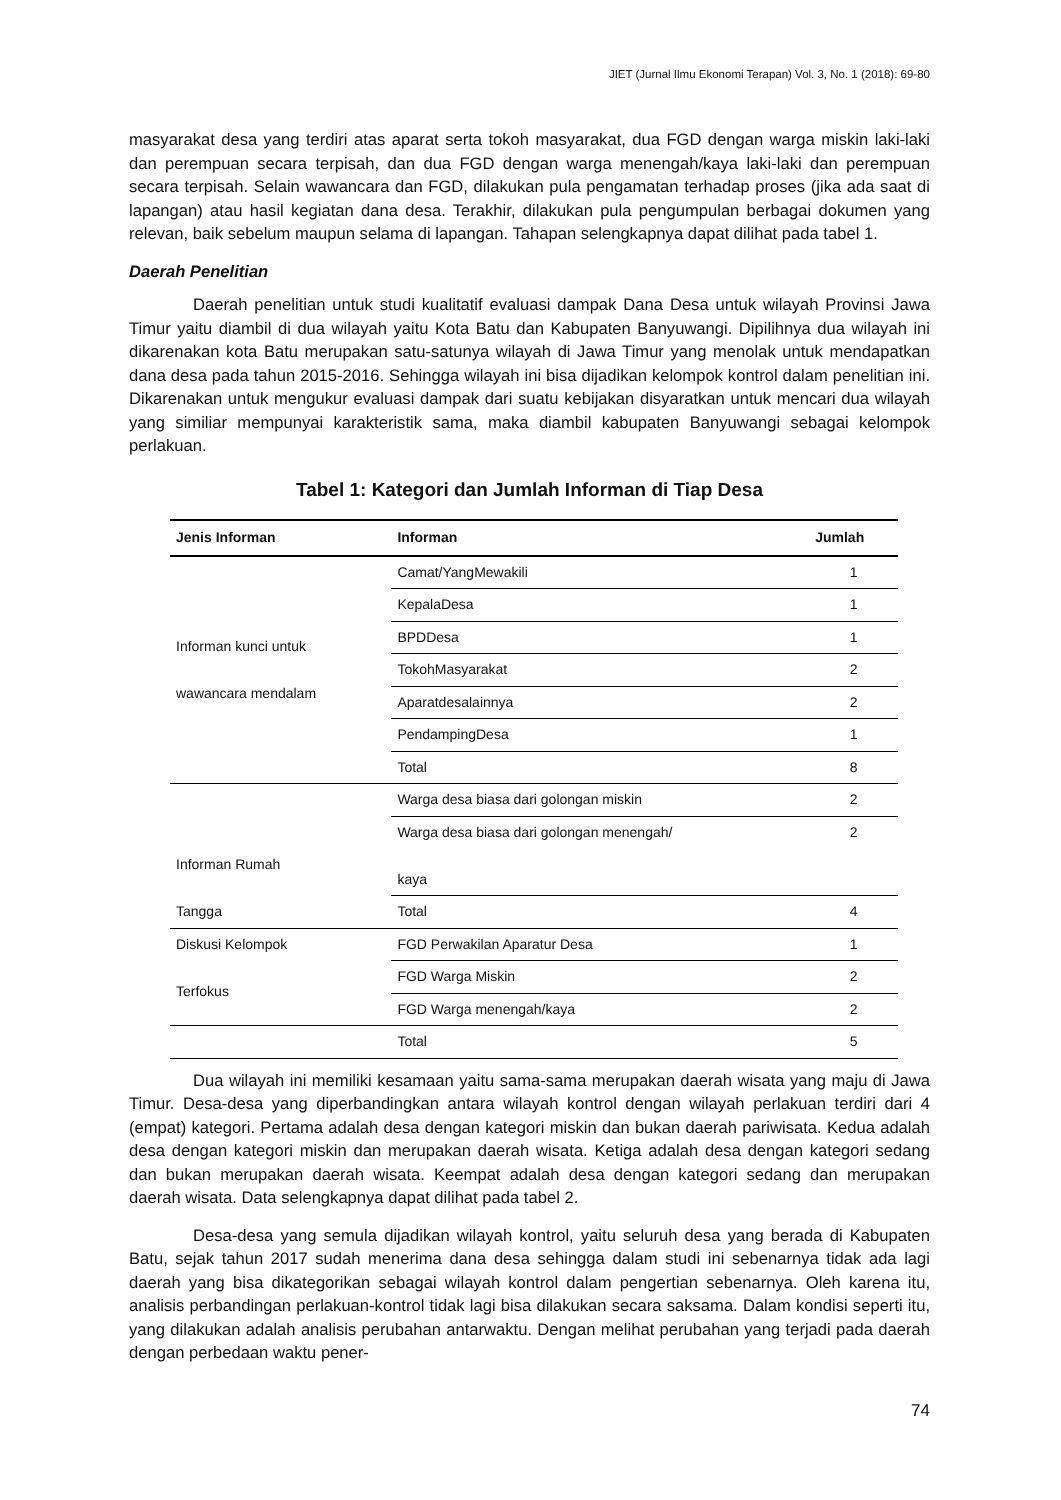JIET (Jurnal Ilmu Ekonomi Terapan) Vol. 3, No. 1 (2018): 69-80
masyarakat desa yang terdiri atas aparat serta tokoh masyarakat, dua FGD dengan warga miskin laki-laki dan perempuan secara terpisah, dan dua FGD dengan warga menengah/kaya laki-laki dan perempuan secara terpisah. Selain wawancara dan FGD, dilakukan pula pengamatan terhadap proses (jika ada saat di lapangan) atau hasil kegiatan dana desa. Terakhir, dilakukan pula pengumpulan berbagai dokumen yang relevan, baik sebelum maupun selama di lapangan. Tahapan selengkapnya dapat dilihat pada tabel 1.
Daerah Penelitian
Daerah penelitian untuk studi kualitatif evaluasi dampak Dana Desa untuk wilayah Provinsi Jawa Timur yaitu diambil di dua wilayah yaitu Kota Batu dan Kabupaten Banyuwangi. Dipilihnya dua wilayah ini dikarenakan kota Batu merupakan satu-satunya wilayah di Jawa Timur yang menolak untuk mendapatkan dana desa pada tahun 2015-2016. Sehingga wilayah ini bisa dijadikan kelompok kontrol dalam penelitian ini. Dikarenakan untuk mengukur evaluasi dampak dari suatu kebijakan disyaratkan untuk mencari dua wilayah yang similiar mempunyai karakteristik sama, maka diambil kabupaten Banyuwangi sebagai kelompok perlakuan.
Tabel 1: Kategori dan Jumlah Informan di Tiap Desa
| Jenis Informan | Informan | Jumlah |
| --- | --- | --- |
| Informan kunci untuk wawancara mendalam | Camat/YangMewakili | 1 |
| | KepalaDesa | 1 |
| | BPDDesa | 1 |
| | TokohMasyarakat | 2 |
| | Aparatdesalainnya | 2 |
| | PendampingDesa | 1 |
| | Total | 8 |
| Informan Rumah Tangga | Warga desa biasa dari golongan miskin | 2 |
| | Warga desa biasa dari golongan menengah/ kaya | 2 |
| | Total | 4 |
| Diskusi Kelompok Terfokus | FGD Perwakilan Aparatur Desa | 1 |
| | FGD Warga Miskin | 2 |
| | FGD Warga menengah/kaya | 2 |
| | Total | 5 |
Dua wilayah ini memiliki kesamaan yaitu sama-sama merupakan daerah wisata yang maju di Jawa Timur. Desa-desa yang diperbandingkan antara wilayah kontrol dengan wilayah perlakuan terdiri dari 4 (empat) kategori. Pertama adalah desa dengan kategori miskin dan bukan daerah pariwisata. Kedua adalah desa dengan kategori miskin dan merupakan daerah wisata. Ketiga adalah desa dengan kategori sedang dan bukan merupakan daerah wisata. Keempat adalah desa dengan kategori sedang dan merupakan daerah wisata. Data selengkapnya dapat dilihat pada tabel 2.
Desa-desa yang semula dijadikan wilayah kontrol, yaitu seluruh desa yang berada di Kabupaten Batu, sejak tahun 2017 sudah menerima dana desa sehingga dalam studi ini sebenarnya tidak ada lagi daerah yang bisa dikategorikan sebagai wilayah kontrol dalam pengertian sebenarnya. Oleh karena itu, analisis perbandingan perlakuan-kontrol tidak lagi bisa dilakukan secara saksama. Dalam kondisi seperti itu, yang dilakukan adalah analisis perubahan antarwaktu. Dengan melihat perubahan yang terjadi pada daerah dengan perbedaan waktu pener-
74